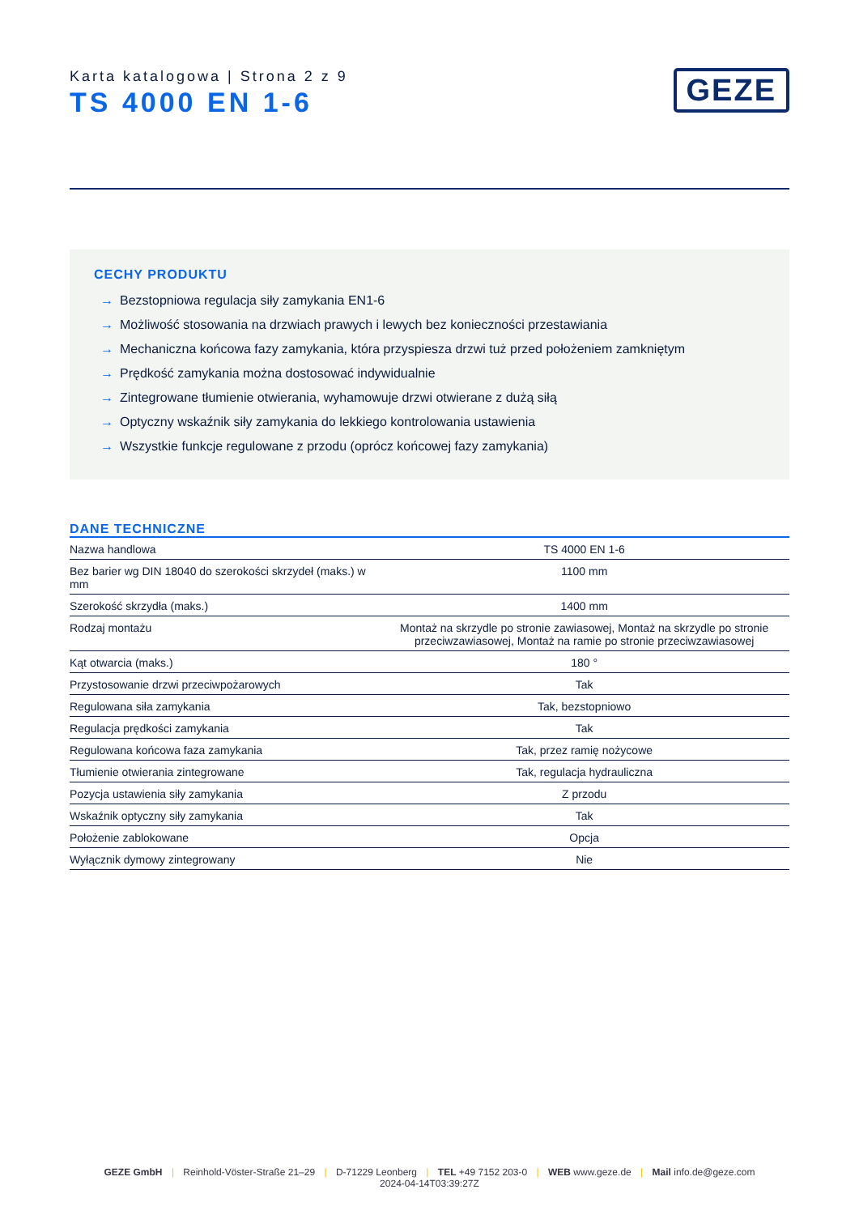Karta katalogowa | Strona 2 z 9
TS 4000 EN 1-6
GEZE
CECHY PRODUKTU
→ Bezstopniowa regulacja siły zamykania EN1-6
→ Możliwość stosowania na drzwiach prawych i lewych bez konieczności przestawiania
→ Mechaniczna końcowa fazy zamykania, która przyspiesza drzwi tuż przed położeniem zamkniętym
→ Prędkość zamykania można dostosować indywidualnie
→ Zintegrowane tłumienie otwierania, wyhamowuje drzwi otwierane z dużą siłą
→ Optyczny wskaźnik siły zamykania do lekkiego kontrolowania ustawienia
→ Wszystkie funkcje regulowane z przodu (oprócz końcowej fazy zamykania)
DANE TECHNICZNE
| Nazwa handlowa | TS 4000 EN 1-6 |
| Bez barier wg DIN 18040 do szerokości skrzydeł (maks.) w mm | 1100 mm |
| Szerokość skrzydła (maks.) | 1400 mm |
| Rodzaj montażu | Montaż na skrzydle po stronie zawiasowej, Montaż na skrzydle po stronie przeciwzawiasowej, Montaż na ramie po stronie przeciwzawiasowej |
| Kąt otwarcia (maks.) | 180 ° |
| Przystosowanie drzwi przeciwpożarowych | Tak |
| Regulowana siła zamykania | Tak, bezstopniowo |
| Regulacja prędkości zamykania | Tak |
| Regulowana końcowa faza zamykania | Tak, przez ramię nożycowe |
| Tłumienie otwierania zintegrowane | Tak, regulacja hydrauliczna |
| Pozycja ustawienia siły zamykania | Z przodu |
| Wskaźnik optyczny siły zamykania | Tak |
| Położenie zablokowane | Opcja |
| Wyłącznik dymowy zintegrowany | Nie |
GEZE GmbH | Reinhold-Vöster-Straße 21–29 | D-71229 Leonberg | TEL +49 7152 203-0 | WEB www.geze.de | Mail info.de@geze.com
2024-04-14T03:39:27Z